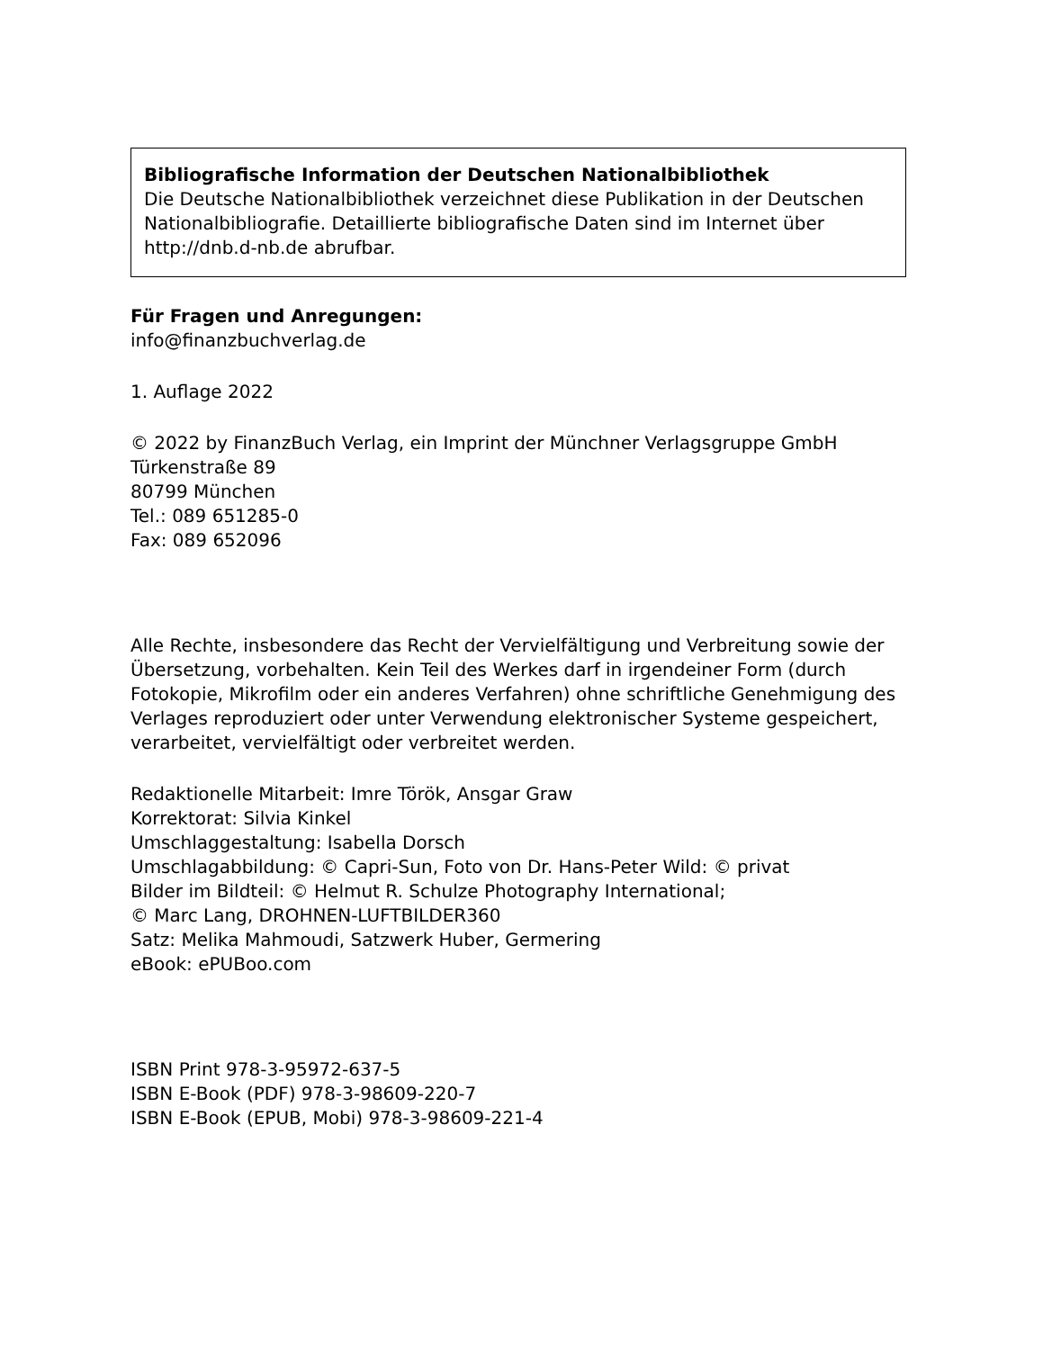Bibliografische Information der Deutschen Nationalbibliothek
Die Deutsche Nationalbibliothek verzeichnet diese Publikation in der Deutschen Nationalbibliografie. Detaillierte bibliografische Daten sind im Internet über http://dnb.d-nb.de abrufbar.
Für Fragen und Anregungen:
info@finanzbuchverlag.de
1. Auflage 2022
© 2022 by FinanzBuch Verlag, ein Imprint der Münchner Verlagsgruppe GmbH
Türkenstraße 89
80799 München
Tel.: 089 651285-0
Fax: 089 652096
Alle Rechte, insbesondere das Recht der Vervielfältigung und Verbreitung sowie der Übersetzung, vorbehalten. Kein Teil des Werkes darf in irgendeiner Form (durch Fotokopie, Mikrofilm oder ein anderes Verfahren) ohne schriftliche Genehmigung des Verlages reproduziert oder unter Verwendung elektronischer Systeme gespeichert, verarbeitet, vervielfältigt oder verbreitet werden.
Redaktionelle Mitarbeit: Imre Török, Ansgar Graw
Korrektorat: Silvia Kinkel
Umschlaggestaltung: Isabella Dorsch
Umschlagabbildung: © Capri-Sun, Foto von Dr. Hans-Peter Wild: © privat
Bilder im Bildteil: © Helmut R. Schulze Photography International;
© Marc Lang, DROHNEN-LUFTBILDER360
Satz: Melika Mahmoudi, Satzwerk Huber, Germering
eBook: ePUBoo.com
ISBN Print 978-3-95972-637-5
ISBN E-Book (PDF) 978-3-98609-220-7
ISBN E-Book (EPUB, Mobi) 978-3-98609-221-4